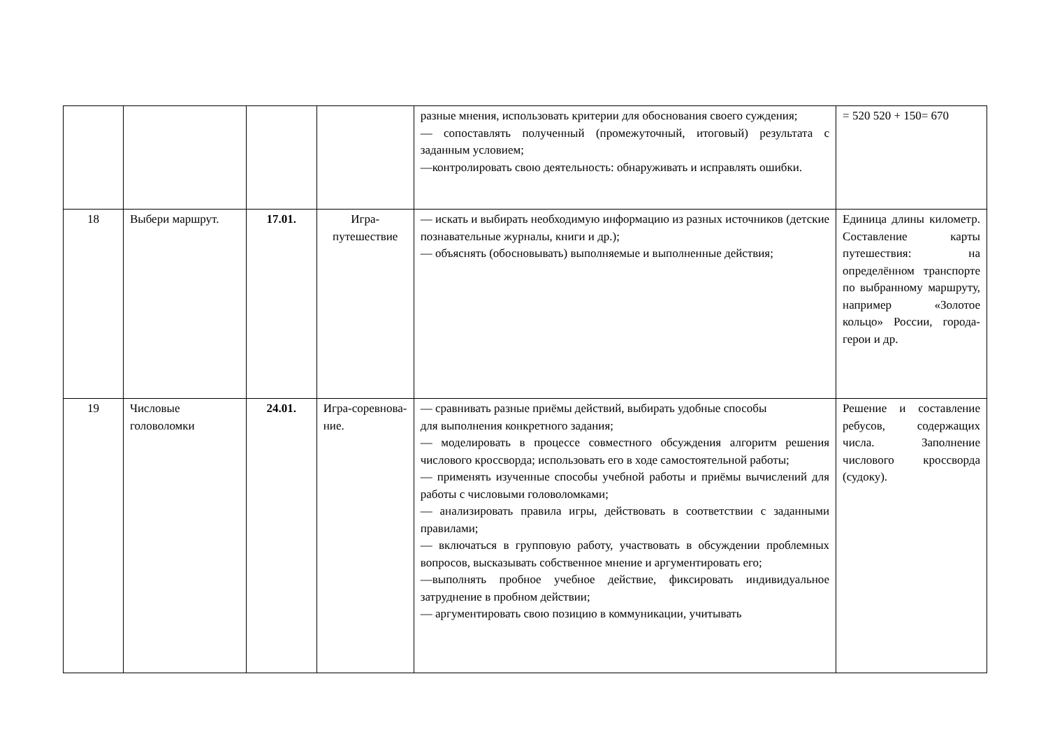| | | | | разные мнения, использовать критерии для обоснования своего суждения; — сопоставлять полученный (промежуточный, итоговый) результата с заданным условием; —контролировать свою деятельность: обнаруживать и исправлять ошибки. | = 520 520 + 150= 670 |
| 18 | Выбери маршрут. | 17.01. | Игра-путешествие | — искать и выбирать необходимую информацию из разных источников (детские познавательные журналы, книги и др.); — объяснять (обосновывать) выполняемые и выполненные действия; | Единица длины километр. Составление карты путешествия: на определённом транспорте по выбранному маршруту, например «Золотое кольцо» России, города-герои и др. |
| 19 | Числовые головоломки | 24.01. | Игра-соревнова-ние. | — сравнивать разные приёмы действий, выбирать удобные способы для выполнения конкретного задания; — моделировать в процессе совместного обсуждения алгоритм решения числового кроссворда; использовать его в ходе самостоятельной работы; — применять изученные способы учебной работы и приёмы вычислений для работы с числовыми головоломками; — анализировать правила игры, действовать в соответствии с заданными правилами; — включаться в групповую работу, участвовать в обсуждении проблемных вопросов, высказывать собственное мнение и аргументировать его; —выполнять пробное учебное действие, фиксировать индивидуальное затруднение в пробном действии; — аргументировать свою позицию в коммуникации, учитывать | Решение и составление ребусов, содержащих числа. Заполнение числового кроссворда (судоку). |